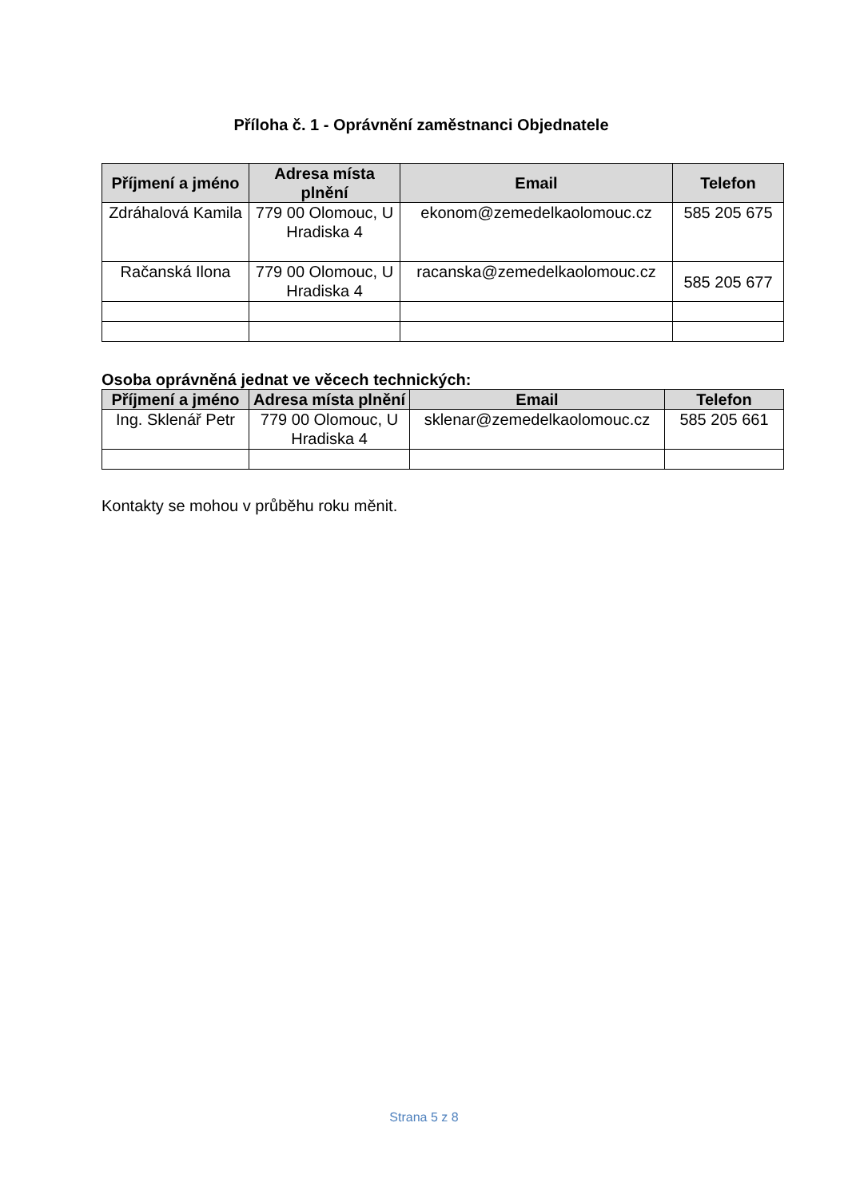Příloha č. 1 - Oprávnění zaměstnanci Objednatele
| Příjmení a jméno | Adresa místa plnění | Email | Telefon |
| --- | --- | --- | --- |
| Zdráhalová Kamila | 779 00 Olomouc, U Hradiska 4 | ekonom@zemedelkaolomouc.cz | 585 205 675 |
| Račanská Ilona | 779 00 Olomouc, U Hradiska 4 | racanska@zemedelkaolomouc.cz | 585 205 677 |
Osoba oprávněná jednat ve věcech technických:
| Příjmení a jméno | Adresa místa plnění | Email | Telefon |
| --- | --- | --- | --- |
| Ing. Sklenář Petr | 779 00 Olomouc, U Hradiska 4 | sklenar@zemedelkaolomouc.cz | 585 205 661 |
Kontakty se mohou v průběhu roku měnit.
Strana 5 z 8